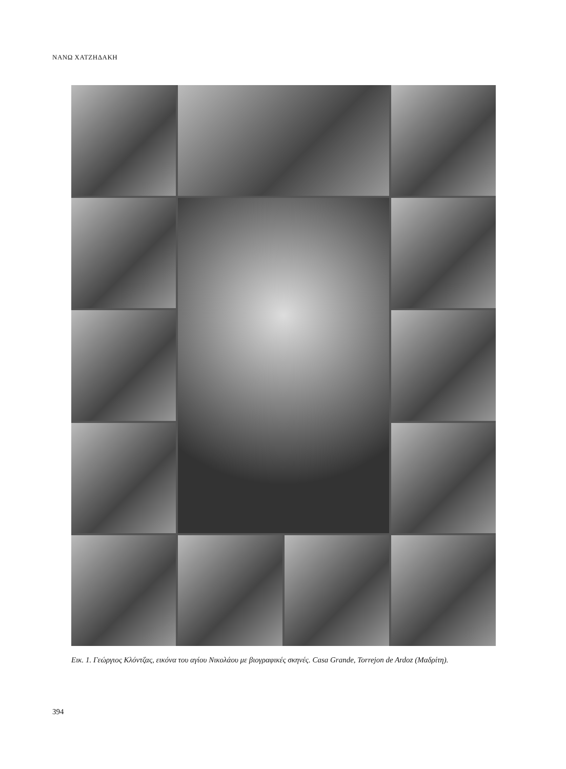ΝΑΝΩ ΧΑΤΖΗΔΑΚΗ
Εικ. 1. Γεώργιος Κλόντζας, εικόνα του αγίου Νικολάου με βιογραφικές σκηνές. Casa Grande, Torrejon de Ardoz (Μαδρίτη).
394